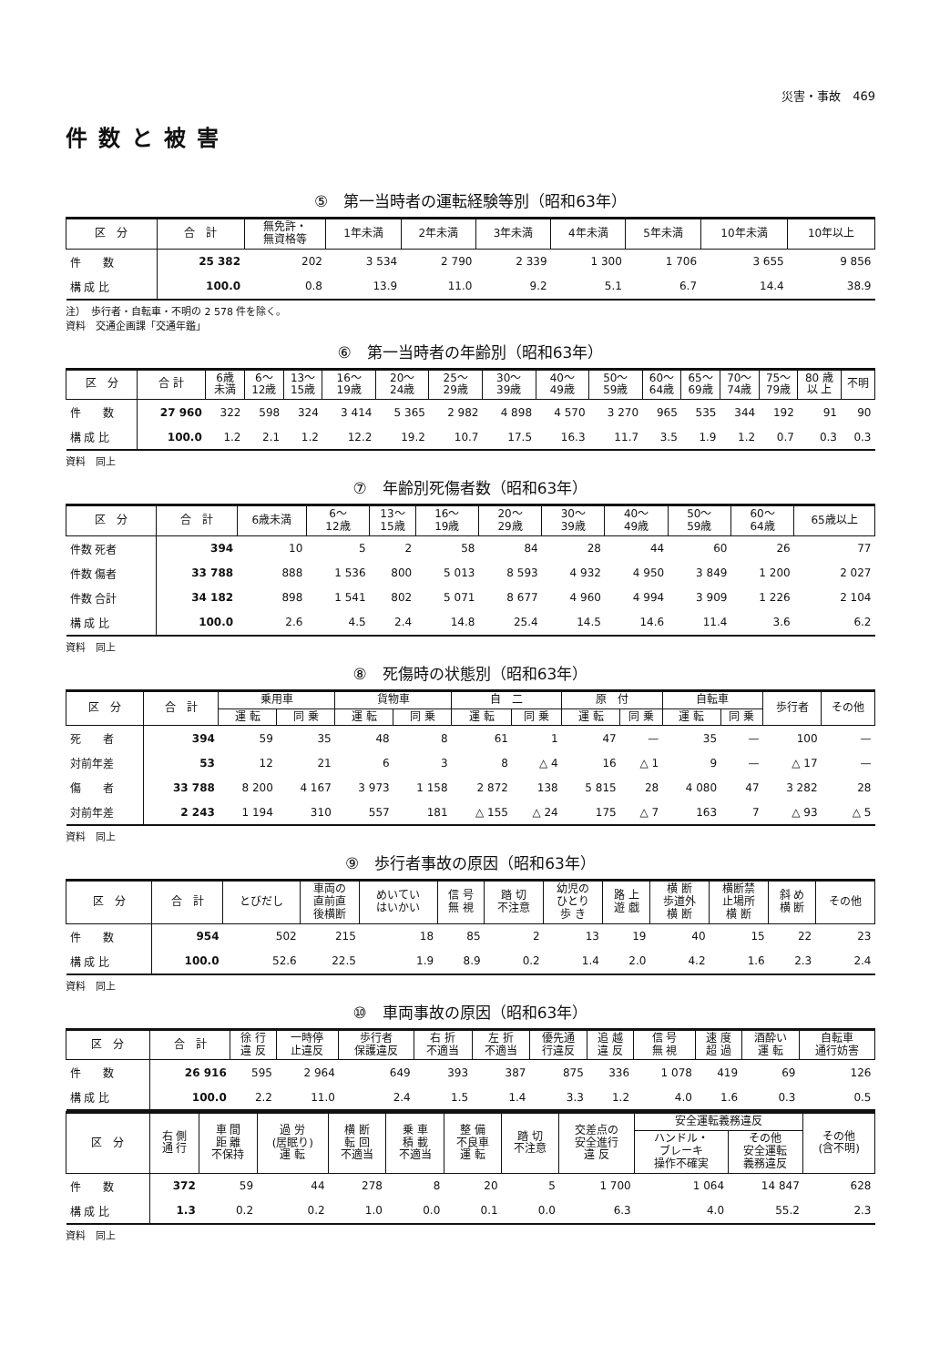災害・事故　469
件数と被害
⑤　第一当時者の運転経験等別（昭和63年）
| 区 分 | 合 計 | 無免許・ 無資格等 | 1年未満 | 2年未満 | 3年未満 | 4年未満 | 5年未満 | 10年未満 | 10年以上 |
| --- | --- | --- | --- | --- | --- | --- | --- | --- | --- |
| 件 数 | 25 382 | 202 | 3 534 | 2 790 | 2 339 | 1 300 | 1 706 | 3 655 | 9 856 |
| 構 成 比 | 100.0 | 0.8 | 13.9 | 11.0 | 9.2 | 5.1 | 6.7 | 14.4 | 38.9 |
注）　歩行者・自転車・不明の 2 578 件を除く。
資料　交通企画課「交通年鑑」
⑥　第一当時者の年齢別（昭和63年）
| 区 分 | 合 計 | 6歳 未満 | 6～ 12歳 | 13～ 15歳 | 16～ 19歳 | 20～ 24歳 | 25～ 29歳 | 30～ 39歳 | 40～ 49歳 | 50～ 59歳 | 60～ 64歳 | 65～ 69歳 | 70～ 74歳 | 75～ 79歳 | 80 歳 以 上 | 不明 |
| --- | --- | --- | --- | --- | --- | --- | --- | --- | --- | --- | --- | --- | --- | --- | --- | --- |
| 件 数 | 27 960 | 322 | 598 | 324 | 3 414 | 5 365 | 2 982 | 4 898 | 4 570 | 3 270 | 965 | 535 | 344 | 192 | 91 | 90 |
| 構 成 比 | 100.0 | 1.2 | 2.1 | 1.2 | 12.2 | 19.2 | 10.7 | 17.5 | 16.3 | 11.7 | 3.5 | 1.9 | 1.2 | 0.7 | 0.3 | 0.3 |
資料　同上
⑦　年齢別死傷者数（昭和63年）
| 区 分 | 合 計 | 6歳未満 | 6～ 12歳 | 13～ 15歳 | 16～ 19歳 | 20～ 29歳 | 30～ 39歳 | 40～ 49歳 | 50～ 59歳 | 60～ 64歳 | 65歳以上 |
| --- | --- | --- | --- | --- | --- | --- | --- | --- | --- | --- | --- |
| 件数 死者 | 394 | 10 | 5 | 2 | 58 | 84 | 28 | 44 | 60 | 26 | 77 |
| 件数 傷者 | 33 788 | 888 | 1 536 | 800 | 5 013 | 8 593 | 4 932 | 4 950 | 3 849 | 1 200 | 2 027 |
| 件数 合計 | 34 182 | 898 | 1 541 | 802 | 5 071 | 8 677 | 4 960 | 4 994 | 3 909 | 1 226 | 2 104 |
| 構 成 比 | 100.0 | 2.6 | 4.5 | 2.4 | 14.8 | 25.4 | 14.5 | 14.6 | 11.4 | 3.6 | 6.2 |
資料　同上
⑧　死傷時の状態別（昭和63年）
| 区 分 | 合 計 | 乗用車 | | 貨物車 | | 自 二 | | 原 付 | | 自転車 | | 歩行者 | その他 |
| --- | --- | --- | --- | --- | --- | --- | --- | --- | --- | --- | --- | --- | --- |
| | | 運 転 | 同 乗 | 運 転 | 同 乗 | 運 転 | 同 乗 | 運 転 | 同 乗 | 運 転 | 同 乗 | | |
| 死 者 | 394 | 59 | 35 | 48 | 8 | 61 | 1 | 47 | — | 35 | — | 100 | — |
| 対前年差 | 53 | 12 | 21 | 6 | 3 | 8 | △ 4 | 16 | △ 1 | 9 | — | △ 17 | — |
| 傷 者 | 33 788 | 8 200 | 4 167 | 3 973 | 1 158 | 2 872 | 138 | 5 815 | 28 | 4 080 | 47 | 3 282 | 28 |
| 対前年差 | 2 243 | 1 194 | 310 | 557 | 181 | △ 155 | △ 24 | 175 | △ 7 | 163 | 7 | △ 93 | △ 5 |
資料　同上
⑨　歩行者事故の原因（昭和63年）
| 区 分 | 合 計 | とびだし | 車両の 直前直 後横断 | めいてい はいかい | 信 号 無 視 | 踏 切 不注意 | 幼児の ひとり 歩 き | 路 上 遊 戯 | 横 断 歩道外 横 断 | 横断禁 止場所 横 断 | 斜 め 横 断 | その他 |
| --- | --- | --- | --- | --- | --- | --- | --- | --- | --- | --- | --- | --- |
| 件 数 | 954 | 502 | 215 | 18 | 85 | 2 | 13 | 19 | 40 | 15 | 22 | 23 |
| 構 成 比 | 100.0 | 52.6 | 22.5 | 1.9 | 8.9 | 0.2 | 1.4 | 2.0 | 4.2 | 1.6 | 2.3 | 2.4 |
資料　同上
⑩　車両事故の原因（昭和63年）
| 区 分 | 合 計 | 徐 行 違 反 | 一時停 止違反 | 歩行者 保護違反 | 右 折 不適当 | 左 折 不適当 | 優先通 行違反 | 追 越 違 反 | 信 号 無 視 | 速 度 超 過 | 酒酔い 運 転 | 自転車 通行妨害 |
| --- | --- | --- | --- | --- | --- | --- | --- | --- | --- | --- | --- | --- |
| 件 数 | 26 916 | 595 | 2 964 | 649 | 393 | 387 | 875 | 336 | 1 078 | 419 | 69 | 126 |
| 構 成 比 | 100.0 | 2.2 | 11.0 | 2.4 | 1.5 | 1.4 | 3.3 | 1.2 | 4.0 | 1.6 | 0.3 | 0.5 |
| 区 分 | 右 側 通 行 | 車 間 距 離 不保持 | 過 労 (居眠り) 運 転 | 横 断 転 回 不適当 | 乗 車 積 載 不適当 | 整 備 不良車 運 転 | 踏 切 不注意 | 交差点の 安全進行 違 反 | 安全運転義務違反 | | その他 (含不明) |
| --- | --- | --- | --- | --- | --- | --- | --- | --- | --- | --- | --- |
| | | | | | | | | | ハンドル・ ブレーキ 操作不確実 | その他 安全運転 義務違反 | |
| 件 数 | 372 | 59 | 44 | 278 | 8 | 20 | 5 | 1 700 | 1 064 | 14 847 | 628 |
| 構 成 比 | 1.3 | 0.2 | 0.2 | 1.0 | 0.0 | 0.1 | 0.0 | 6.3 | 4.0 | 55.2 | 2.3 |
資料　同上